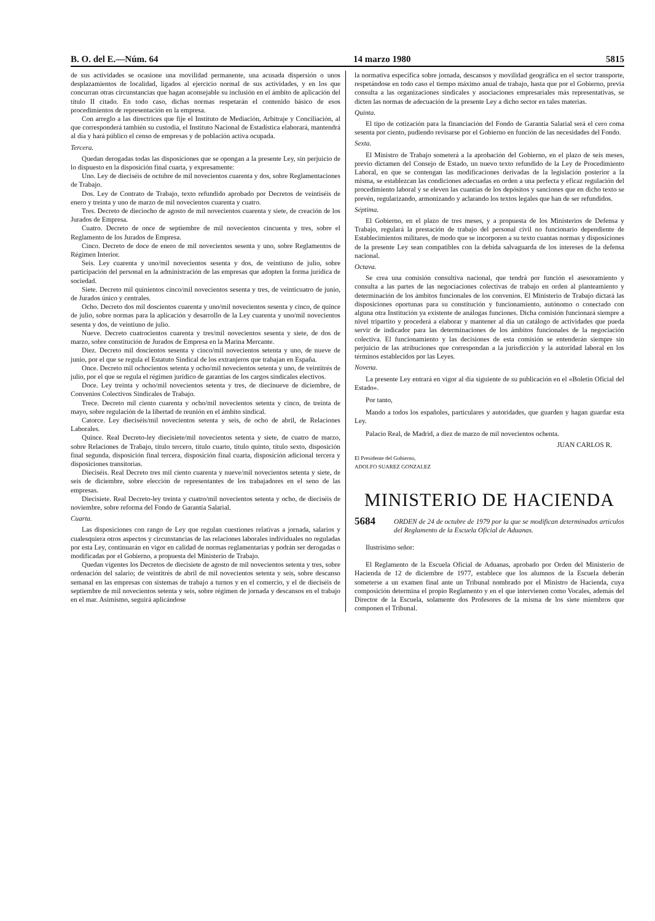B. O. del E.—Núm. 64 14 marzo 1980 5815
de sus actividades se ocasione una movilidad permanente, una acusada dispersión o unos desplazamientos de localidad, ligados al ejercicio normal de sus actividades, y en los que concurran otras circunstancias que hagan aconsejable su inclusión en el ámbito de aplicación del título II citado. En todo caso, dichas normas respetarán el contenido básico de esos procedimientos de representación en la empresa.
Con arreglo a las directrices que fije el Instituto de Mediación, Arbitraje y Conciliación, al que corresponderá también su custodia, el Instituto Nacional de Estadística elaborará, mantendrá al día y hará público el censo de empresas y de población activa ocupada.
Tercera.
Quedan derogadas todas las disposiciones que se opongan a la presente Ley, sin perjuicio de lo dispuesto en la disposición final cuarta, y expresamente:
Uno. Ley de dieciséis de octubre de mil novecientos cuarenta y dos, sobre Reglamentaciones de Trabajo.
Dos. Ley de Contrato de Trabajo, texto refundido aprobado por Decretos de veintiséis de enero y treinta y uno de marzo de mil novecientos cuarenta y cuatro.
Tres. Decreto de dieciocho de agosto de mil novecientos cuarenta y siete, de creación de los Jurados de Empresa.
Cuatro. Decreto de once de septiembre de mil novecientos cincuenta y tres, sobre el Reglamento de los Jurados de Empresa.
Cinco. Decreto de doce de enero de mil novecientos sesenta y uno, sobre Reglamentos de Régimen Interior.
Seis. Ley cuarenta y uno/mil novecientos sesenta y dos, de veintiuno de julio, sobre participación del personal en la administración de las empresas que adopten la forma jurídica de sociedad.
Siete. Decreto mil quinientos cinco/mil novecientos sesenta y tres, de veinticuatro de junio, de Jurados único y centrales.
Ocho. Decreto dos mil doscientos cuarenta y uno/mil novecientos sesenta y cinco, de quince de julio, sobre normas para la aplicación y desarrollo de la Ley cuarenta y uno/mil novecientos sesenta y dos, de veintiuno de julio.
Nueve. Decreto cuatrocientos cuarenta y tres/mil novecientos sesenta y siete, de dos de marzo, sobre constitución de Jurados de Empresa en la Marina Mercante.
Diez. Decreto mil doscientos sesenta y cinco/mil novecientos setenta y uno, de nueve de junio, por el que se regula el Estatuto Sindical de los extranjeros que trabajan en España.
Once. Decreto mil ochocientos setenta y ocho/mil novecientos setenta y uno, de veintitrés de julio, por el que se regula el régimen jurídico de garantías de los cargos sindicales electivos.
Doce. Ley treinta y ocho/mil novecientos setenta y tres, de diecinueve de diciembre, de Convenios Colectivos Sindicales de Trabajo.
Trece. Decreto mil ciento cuarenta y ocho/mil novecientos setenta y cinco, de treinta de mayo, sobre regulación de la libertad de reunión en el ámbito sindical.
Catorce. Ley dieciséis/mil novecientos setenta y seis, de ocho de abril, de Relaciones Laborales.
Quince. Real Decreto-ley diecisiete/mil novecientos setenta y siete, de cuatro de marzo, sobre Relaciones de Trabajo, título tercero, título cuarto, título quinto, título sexto, disposición final segunda, disposición final tercera, disposición final cuarta, disposición adicional tercera y disposiciones transitorias.
Dieciséis. Real Decreto tres mil ciento cuarenta y nueve/mil novecientos setenta y siete, de seis de diciembre, sobre elección de representantes de los trabajadores en el seno de las empresas.
Diecisiete. Real Decreto-ley treinta y cuatro/mil novecientos setenta y ocho, de dieciséis de noviembre, sobre reforma del Fondo de Garantía Salarial.
Cuarta.
Las disposiciones con rango de Ley que regulan cuestiones relativas a jornada, salarios y cualesquiera otros aspectos y circunstancias de las relaciones laborales individuales no reguladas por esta Ley, continuarán en vigor en calidad de normas reglamentarias y podrán ser derogadas o modificadas por el Gobierno, a propuesta del Ministerio de Trabajo.
Quedan vigentes los Decretos de diecisiete de agosto de mil novecientos setenta y tres, sobre ordenación del salario; de veintitrés de abril de mil novecientos setenta y seis, sobre descanso semanal en las empresas con sistemas de trabajo a turnos y en el comercio, y el de dieciséis de septiembre de mil novecientos setenta y seis, sobre régimen de jornada y descansos en el trabajo en el mar. Asimismo, seguirá aplicándose
la normativa específica sobre jornada, descansos y movilidad geográfica en el sector transporte, respetándose en todo caso el tiempo máximo anual de trabajo, hasta que por el Gobierno, previa consulta a las organizaciones sindicales y asociaciones empresariales más representativas, se dicten las normas de adecuación de la presente Ley a dicho sector en tales materias.
Quinta.
El tipo de cotización para la financiación del Fondo de Garantía Salarial será el cero coma sesenta por ciento, pudiendo revisarse por el Gobierno en función de las necesidades del Fondo.
Sexta.
El Ministro de Trabajo someterá a la aprobación del Gobierno, en el plazo de seis meses, previo dictamen del Consejo de Estado, un nuevo texto refundido de la Ley de Procedimiento Laboral, en que se contengan las modificaciones derivadas de la legislación posterior a la misma, se establezcan las condiciones adecuadas en orden a una perfecta y eficaz regulación del procedimiento laboral y se eleven las cuantías de los depósitos y sanciones que en dicho texto se prevén, regularizando, armonizando y aclarando los textos legales que han de ser refundidos.
Séptima.
El Gobierno, en el plazo de tres meses, y a propuesta de los Ministerios de Defensa y Trabajo, regulará la prestación de trabajo del personal civil no funcionario dependiente de Establecimientos militares, de modo que se incorporen a su texto cuantas normas y disposiciones de la presente Ley sean compatibles con la debida salvaguarda de los intereses de la defensa nacional.
Octava.
Se crea una comisión consultiva nacional, que tendrá por función el asesoramiento y consulta a las partes de las negociaciones colectivas de trabajo en orden al planteamiento y determinación de los ámbitos funcionales de los convenios. El Ministerio de Trabajo dictará las disposiciones oportunas para su constitución y funcionamiento, autónomo o conectado con alguna otra Institución ya existente de análogas funciones. Dicha comisión funcionará siempre a nivel tripartito y procederá a elaborar y mantener al día un catálogo de actividades que pueda servir de indicador para las determinaciones de los ámbitos funcionales de la negociación colectiva. El funcionamiento y las decisiones de esta comisión se entenderán siempre sin perjuicio de las atribuciones que correspondan a la jurisdicción y la autoridad laboral en los términos establecidos por las Leyes.
Novena.
La presente Ley entrará en vigor al día siguiente de su publicación en el «Boletín Oficial del Estado».
Por tanto,
Mando a todos los españoles, particulares y autoridades, que guarden y hagan guardar esta Ley.
Palacio Real, de Madrid, a diez de marzo de mil novecientos ochenta.
JUAN CARLOS R.
El Presidente del Gobierno,
ADOLFO SUAREZ GONZALEZ
MINISTERIO DE HACIENDA
5684 ORDEN de 24 de octubre de 1979 por la que se modifican determinados artículos del Reglamento de la Escuela Oficial de Aduanas.
Ilustrísimo señor:
El Reglamento de la Escuela Oficial de Aduanas, aprobado por Orden del Ministerio de Hacienda de 12 de diciembre de 1977, establece que los alumnos de la Escuela deberán someterse a un examen final ante un Tribunal nombrado por el Ministro de Hacienda, cuya composición determina el propio Reglamento y en el que intervienen como Vocales, además del Director de la Escuela, solamente dos Profesores de la misma de los siete miembros que componen el Tribunal.